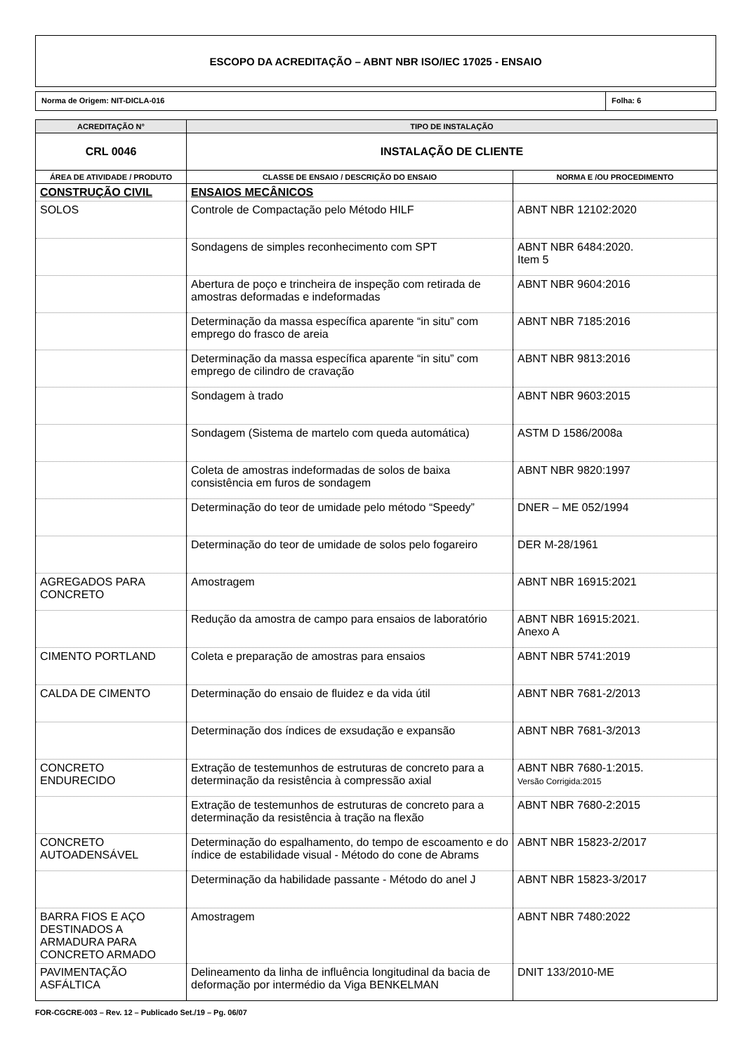ESCOPO DA ACREDITAÇÃO – ABNT NBR ISO/IEC 17025 - ENSAIO
Norma de Origem: NIT-DICLA-016 Folha: 6
| ACREDITAÇÃO N° | TIPO DE INSTALAÇÃO | |
| --- | --- | --- |
| CRL 0046 | INSTALAÇÃO DE CLIENTE | |
| ÁREA DE ATIVIDADE / PRODUTO | CLASSE DE ENSAIO / DESCRIÇÃO DO ENSAIO | NORMA E /OU PROCEDIMENTO |
| CONSTRUÇÃO CIVIL | ENSAIOS MECÂNICOS | |
| SOLOS | Controle de Compactação pelo Método HILF | ABNT NBR 12102:2020 |
| | Sondagens de simples reconhecimento com SPT | ABNT NBR 6484:2020. Item 5 |
| | Abertura de poço e trincheira de inspeção com retirada de amostras deformadas e indeformadas | ABNT NBR 9604:2016 |
| | Determinação da massa específica aparente “in situ” com emprego do frasco de areia | ABNT NBR 7185:2016 |
| | Determinação da massa específica aparente “in situ” com emprego de cilindro de cravação | ABNT NBR 9813:2016 |
| | Sondagem à trado | ABNT NBR 9603:2015 |
| | Sondagem (Sistema de martelo com queda automática) | ASTM D 1586/2008a |
| | Coleta de amostras indeformadas de solos de baixa consistência em furos de sondagem | ABNT NBR 9820:1997 |
| | Determinação do teor de umidade pelo método “Speedy” | DNER – ME 052/1994 |
| | Determinação do teor de umidade de solos pelo fogareiro | DER M-28/1961 |
| AGREGADOS PARA CONCRETO | Amostragem | ABNT NBR 16915:2021 |
| | Redução da amostra de campo para ensaios de laboratório | ABNT NBR 16915:2021. Anexo A |
| CIMENTO PORTLAND | Coleta e preparação de amostras para ensaios | ABNT NBR 5741:2019 |
| CALDA DE CIMENTO | Determinação do ensaio de fluidez e da vida útil | ABNT NBR 7681-2/2013 |
| | Determinação dos índices de exsudação e expansão | ABNT NBR 7681-3/2013 |
| CONCRETO ENDURECIDO | Extração de testemunhos de estruturas de concreto para a determinação da resistência à compressão axial | ABNT NBR 7680-1:2015. Versão Corrigida:2015 |
| | Extração de testemunhos de estruturas de concreto para a determinação da resistência à tração na flexão | ABNT NBR 7680-2:2015 |
| CONCRETO AUTOADENSÁVEL | Determinação do espalhamento, do tempo de escoamento e do índice de estabilidade visual - Método do cone de Abrams | ABNT NBR 15823-2/2017 |
| | Determinação da habilidade passante - Método do anel J | ABNT NBR 15823-3/2017 |
| BARRA FIOS E AÇO DESTINADOS A ARMADURA PARA CONCRETO ARMADO | Amostragem | ABNT NBR 7480:2022 |
| PAVIMENTAÇÃO ASFÁLTICA | Delineamento da linha de influência longitudinal da bacia de deformação por intermédio da Viga BENKELMAN | DNIT 133/2010-ME |
FOR-CGCRE-003 – Rev. 12 – Publicado Set./19 – Pg. 06/07